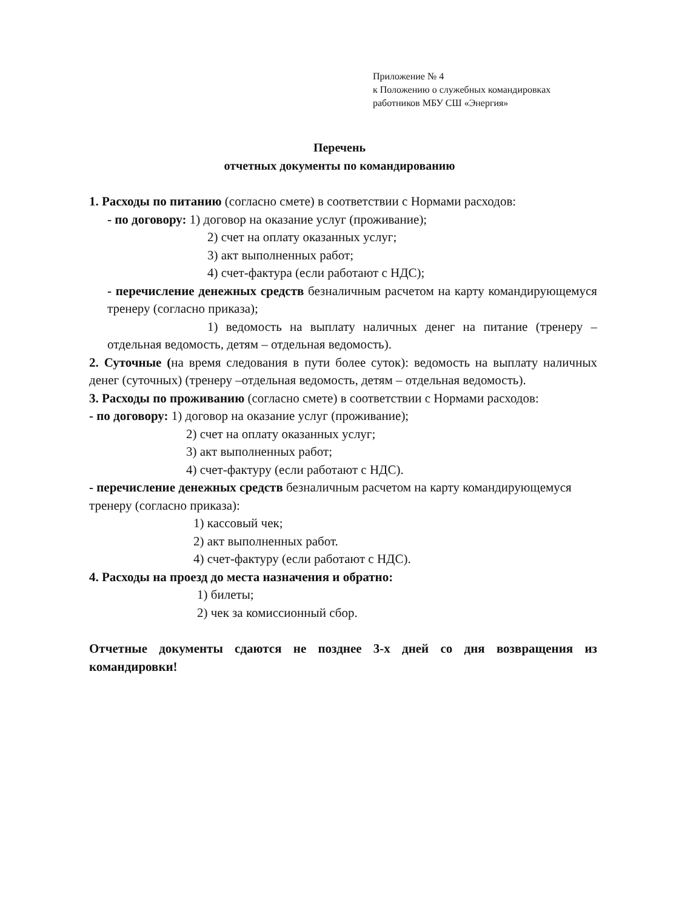Приложение № 4
к Положению о служебных командировках
работников МБУ СШ «Энергия»
Перечень
отчетных документы по командированию
1. Расходы по питанию (согласно смете) в соответствии с Нормами расходов:
- по договору: 1) договор на оказание услуг (проживание);
2) счет на оплату оказанных услуг;
3) акт выполненных работ;
4) счет-фактура (если работают с НДС);
- перечисление денежных средств безналичным расчетом на карту командирующемуся тренеру (согласно приказа);
1) ведомость на выплату наличных денег на питание (тренеру – отдельная ведомость, детям – отдельная ведомость).
2. Суточные (на время следования в пути более суток): ведомость на выплату наличных денег (суточных) (тренеру –отдельная ведомость, детям – отдельная ведомость).
3. Расходы по проживанию (согласно смете) в соответствии с Нормами расходов:
- по договору: 1) договор на оказание услуг (проживание);
2) счет на оплату оказанных услуг;
3) акт выполненных работ;
4) счет-фактуру (если работают с НДС).
- перечисление денежных средств безналичным расчетом на карту командирующемуся тренеру (согласно приказа):
1) кассовый чек;
2) акт выполненных работ.
4) счет-фактуру (если работают с НДС).
4. Расходы на проезд до места назначения и обратно:
1) билеты;
2) чек за комиссионный сбор.
Отчетные документы сдаются не позднее 3-х дней со дня возвращения из командировки!